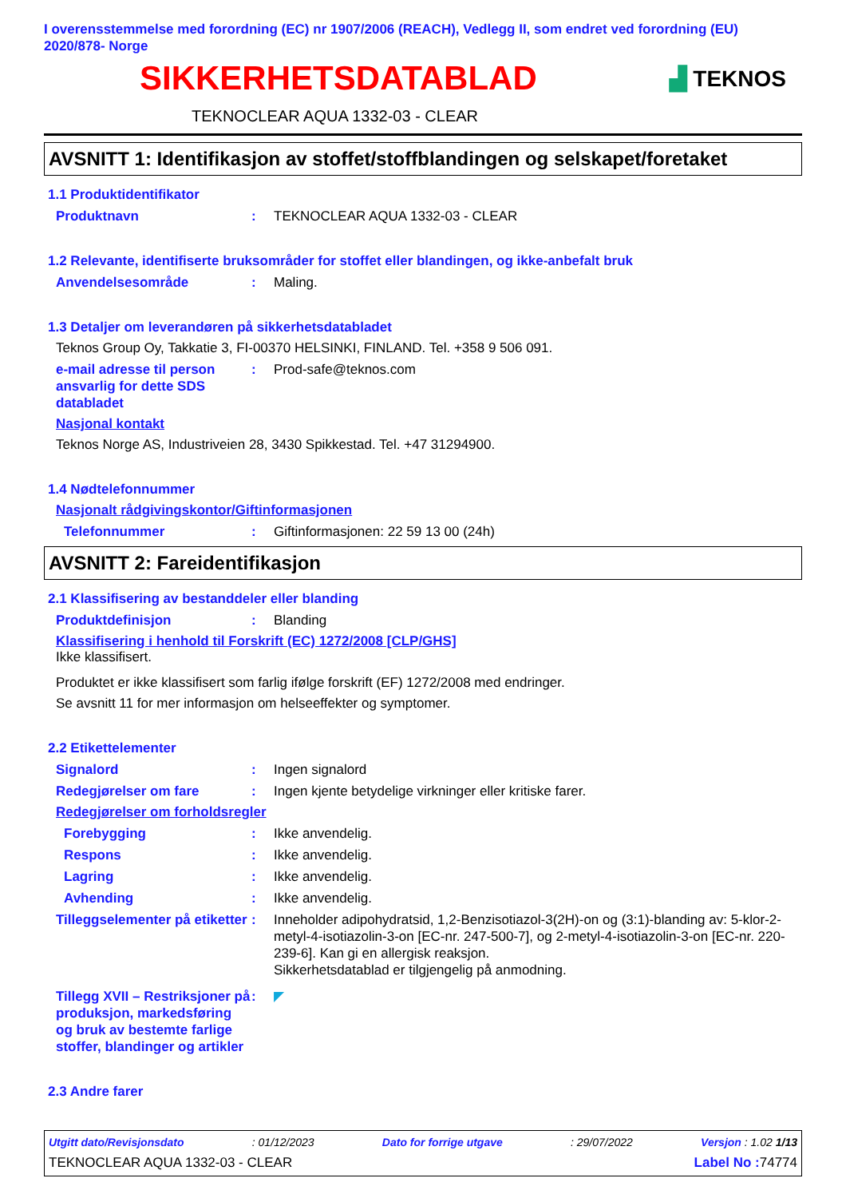I overensstemmelse med forordning (EC) nr 1907/2006 (REACH), Vedlegg II, som endret ved forordning (EU) 2020/878- Norge
SIKKERHETSDATABLAD
▟ TEKNOS
TEKNOCLEAR AQUA 1332-03 - CLEAR
AVSNITT 1: Identifikasjon av stoffet/stoffblandingen og selskapet/foretaket
1.1 Produktidentifikator
Produktnavn : TEKNOCLEAR AQUA 1332-03 - CLEAR
1.2 Relevante, identifiserte bruksområder for stoffet eller blandingen, og ikke-anbefalt bruk
Anvendelsesområde : Maling.
1.3 Detaljer om leverandøren på sikkerhetsdatabladet
Teknos Group Oy, Takkatie 3, FI-00370 HELSINKI, FINLAND. Tel. +358 9 506 091.
e-mail adresse til person ansvarlig for dette SDS databladet
: Prod-safe@teknos.com
Nasjonal kontakt
Teknos Norge AS, Industriveien 28, 3430 Spikkestad. Tel. +47 31294900.
1.4 Nødtelefonnummer
Nasjonalt rådgivingskontor/Giftinformasjonen
Telefonnummer : Giftinformasjonen: 22 59 13 00 (24h)
AVSNITT 2: Fareidentifikasjon
2.1 Klassifisering av bestanddeler eller blanding
Produktdefinisjon : Blanding
Klassifisering i henhold til Forskrift (EC) 1272/2008 [CLP/GHS]
Ikke klassifisert.
Produktet er ikke klassifisert som farlig ifølge forskrift (EF) 1272/2008 med endringer.
Se avsnitt 11 for mer informasjon om helseeffekter og symptomer.
2.2 Etikettelementer
Signalord : Ingen signalord
Redegjørelser om fare : Ingen kjente betydelige virkninger eller kritiske farer.
Redegjørelser om forholdsregler
Forebygging : Ikke anvendelig.
Respons : Ikke anvendelig.
Lagring : Ikke anvendelig.
Avhending : Ikke anvendelig.
Tilleggselementer på etiketter
: Inneholder adipohydratsid, 1,2-Benzisotiazol-3(2H)-on og (3:1)-blanding av: 5-klor-2-metyl-4-isotiazolin-3-on [EC-nr. 247-500-7], og 2-metyl-4-isotiazolin-3-on [EC-nr. 220-239-6]. Kan gi en allergisk reaksjon.
Sikkerhetsdatablad er tilgjengelig på anmodning.
Tillegg XVII – Restriksjoner på produksjon, markedsføring og bruk av bestemte farlige stoffer, blandinger og artikler
: ◤
2.3 Andre farer
Utgitt dato/Revisjonsdato : 01/12/2023 Dato for forrige utgave : 29/07/2022 Versjon : 1.02 1/13
TEKNOCLEAR AQUA 1332-03 - CLEAR Label No : 74774